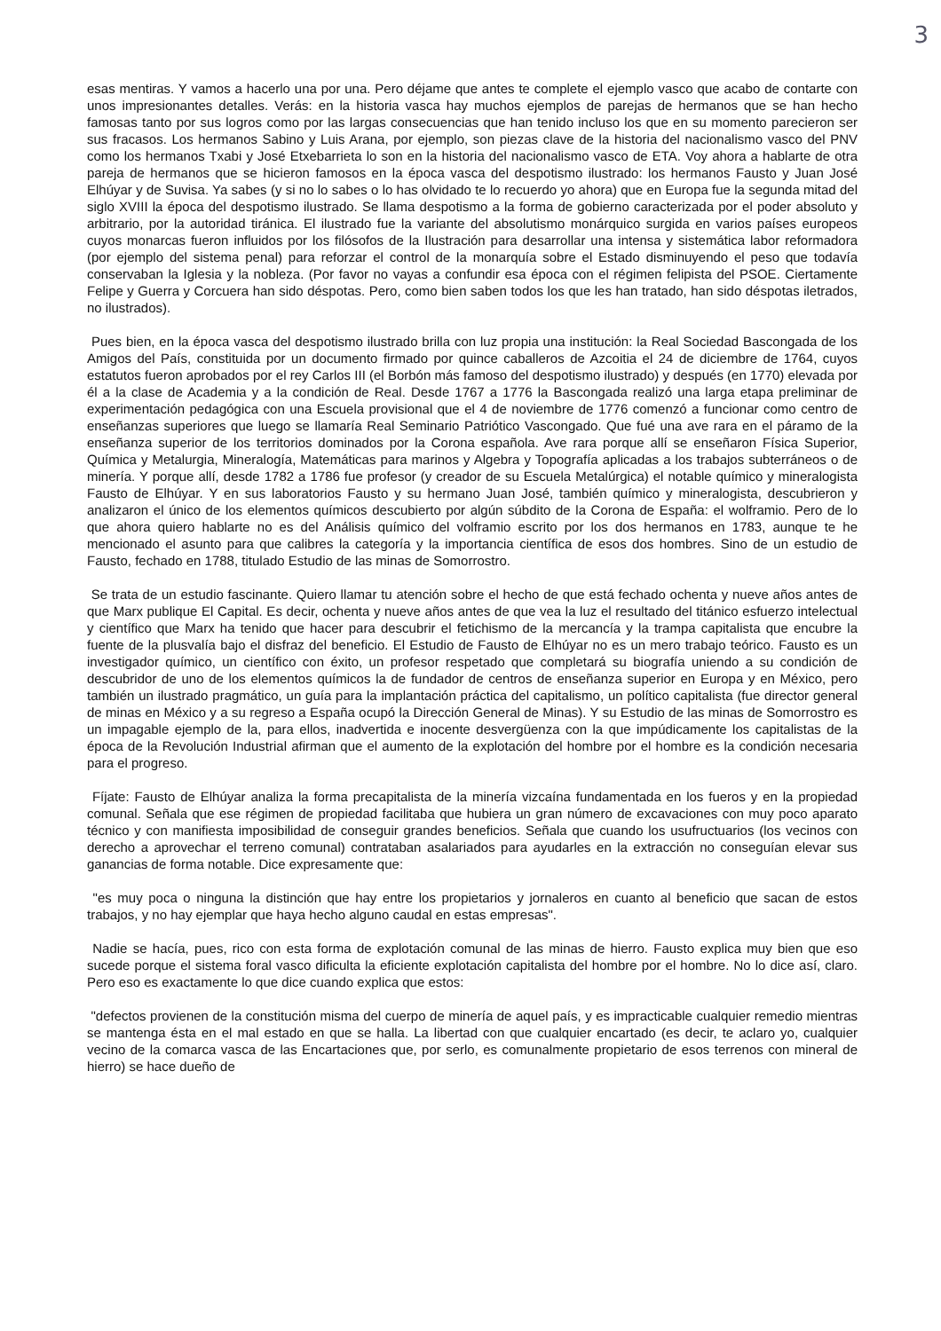3
esas mentiras. Y vamos a hacerlo una por una. Pero déjame que antes te complete el ejemplo vasco que acabo de contarte con unos impresionantes detalles. Verás: en la historia vasca hay muchos ejemplos de parejas de hermanos que se han hecho famosas tanto por sus logros como por las largas consecuencias que han tenido incluso los que en su momento parecieron ser sus fracasos. Los hermanos Sabino y Luis Arana, por ejemplo, son piezas clave de la historia del nacionalismo vasco del PNV como los hermanos Txabi y José Etxebarrieta lo son en la historia del nacionalismo vasco de ETA. Voy ahora a hablarte de otra pareja de hermanos que se hicieron famosos en la época vasca del despotismo ilustrado: los hermanos Fausto y Juan José Elhúyar y de Suvisa. Ya sabes (y si no lo sabes o lo has olvidado te lo recuerdo yo ahora) que en Europa fue la segunda mitad del siglo XVIII la época del despotismo ilustrado. Se llama despotismo a la forma de gobierno caracterizada por el poder absoluto y arbitrario, por la autoridad tiránica. El ilustrado fue la variante del absolutismo monárquico surgida en varios países europeos cuyos monarcas fueron influidos por los filósofos de la Ilustración para desarrollar una intensa y sistemática labor reformadora (por ejemplo del sistema penal) para reforzar el control de la monarquía sobre el Estado disminuyendo el peso que todavía conservaban la Iglesia y la nobleza. (Por favor no vayas a confundir esa época con el régimen felipista del PSOE. Ciertamente Felipe y Guerra y Corcuera han sido déspotas. Pero, como bien saben todos los que les han tratado, han sido déspotas iletrados, no ilustrados).
Pues bien, en la época vasca del despotismo ilustrado brilla con luz propia una institución: la Real Sociedad Bascongada de los Amigos del País, constituida por un documento firmado por quince caballeros de Azcoitia el 24 de diciembre de 1764, cuyos estatutos fueron aprobados por el rey Carlos III (el Borbón más famoso del despotismo ilustrado) y después (en 1770) elevada por él a la clase de Academia y a la condición de Real. Desde 1767 a 1776 la Bascongada realizó una larga etapa preliminar de experimentación pedagógica con una Escuela provisional que el 4 de noviembre de 1776 comenzó a funcionar como centro de enseñanzas superiores que luego se llamaría Real Seminario Patriótico Vascongado. Que fué una ave rara en el páramo de la enseñanza superior de los territorios dominados por la Corona española. Ave rara porque allí se enseñaron Física Superior, Química y Metalurgia, Mineralogía, Matemáticas para marinos y Algebra y Topografía aplicadas a los trabajos subterráneos o de minería. Y porque allí, desde 1782 a 1786 fue profesor (y creador de su Escuela Metalúrgica) el notable químico y mineralogista Fausto de Elhúyar. Y en sus laboratorios Fausto y su hermano Juan José, también químico y mineralogista, descubrieron y analizaron el único de los elementos químicos descubierto por algún súbdito de la Corona de España: el wolframio. Pero de lo que ahora quiero hablarte no es del Análisis químico del volframio escrito por los dos hermanos en 1783, aunque te he mencionado el asunto para que calibres la categoría y la importancia científica de esos dos hombres. Sino de un estudio de Fausto, fechado en 1788, titulado Estudio de las minas de Somorrostro.
Se trata de un estudio fascinante. Quiero llamar tu atención sobre el hecho de que está fechado ochenta y nueve años antes de que Marx publique El Capital. Es decir, ochenta y nueve años antes de que vea la luz el resultado del titánico esfuerzo intelectual y científico que Marx ha tenido que hacer para descubrir el fetichismo de la mercancía y la trampa capitalista que encubre la fuente de la plusvalía bajo el disfraz del beneficio. El Estudio de Fausto de Elhúyar no es un mero trabajo teórico. Fausto es un investigador químico, un científico con éxito, un profesor respetado que completará su biografía uniendo a su condición de descubridor de uno de los elementos químicos la de fundador de centros de enseñanza superior en Europa y en México, pero también un ilustrado pragmático, un guía para la implantación práctica del capitalismo, un político capitalista (fue director general de minas en México y a su regreso a España ocupó la Dirección General de Minas). Y su Estudio de las minas de Somorrostro es un impagable ejemplo de la, para ellos, inadvertida e inocente desvergüenza con la que impúdicamente los capitalistas de la época de la Revolución Industrial afirman que el aumento de la explotación del hombre por el hombre es la condición necesaria para el progreso.
Fíjate: Fausto de Elhúyar analiza la forma precapitalista de la minería vizcaína fundamentada en los fueros y en la propiedad comunal. Señala que ese régimen de propiedad facilitaba que hubiera un gran número de excavaciones con muy poco aparato técnico y con manifiesta imposibilidad de conseguir grandes beneficios. Señala que cuando los usufructuarios (los vecinos con derecho a aprovechar el terreno comunal) contrataban asalariados para ayudarles en la extracción no conseguían elevar sus ganancias de forma notable. Dice expresamente que:
"es muy poca o ninguna la distinción que hay entre los propietarios y jornaleros en cuanto al beneficio que sacan de estos trabajos, y no hay ejemplar que haya hecho alguno caudal en estas empresas".
Nadie se hacía, pues, rico con esta forma de explotación comunal de las minas de hierro. Fausto explica muy bien que eso sucede porque el sistema foral vasco dificulta la eficiente explotación capitalista del hombre por el hombre. No lo dice así, claro. Pero eso es exactamente lo que dice cuando explica que estos:
"defectos provienen de la constitución misma del cuerpo de minería de aquel país, y es impracticable cualquier remedio mientras se mantenga ésta en el mal estado en que se halla. La libertad con que cualquier encartado (es decir, te aclaro yo, cualquier vecino de la comarca vasca de las Encartaciones que, por serlo, es comunalmente propietario de esos terrenos con mineral de hierro) se hace dueño de